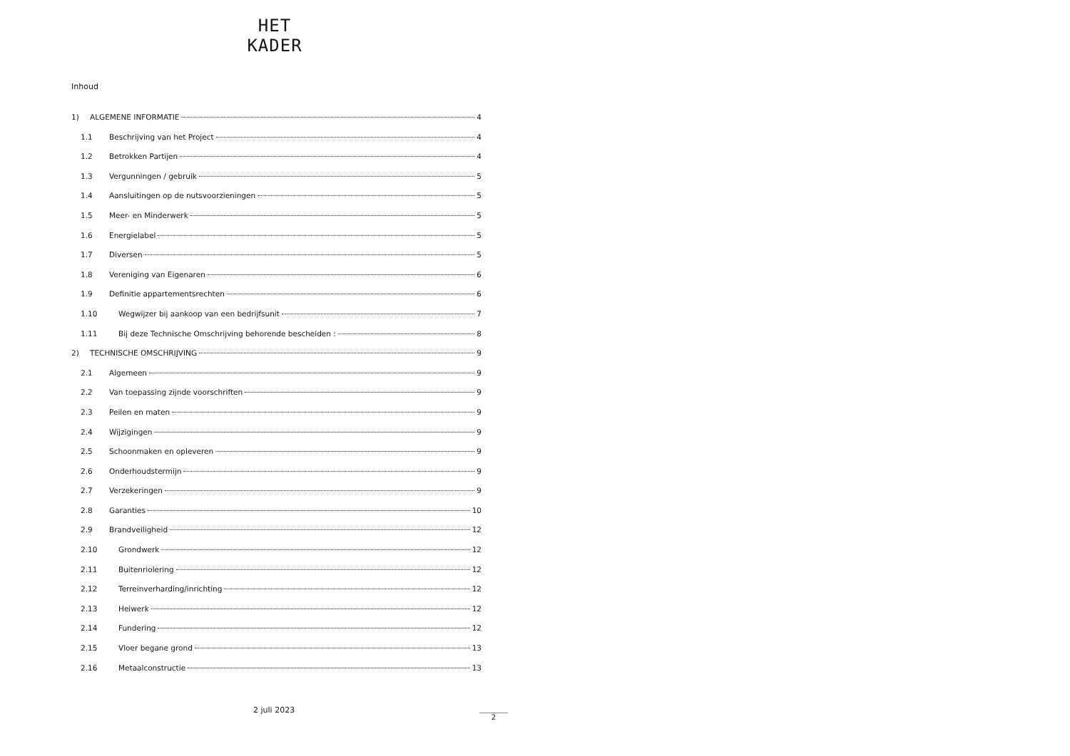HET KADER
Inhoud
1) ALGEMENE INFORMATIE 4
1.1 Beschrijving van het Project 4
1.2 Betrokken Partijen 4
1.3 Vergunningen / gebruik 5
1.4 Aansluitingen op de nutsvoorzieningen 5
1.5 Meer- en Minderwerk 5
1.6 Energielabel 5
1.7 Diversen 5
1.8 Vereniging van Eigenaren 6
1.9 Definitie appartementsrechten 6
1.10 Wegwijzer bij aankoop van een bedrijfsunit 7
1.11 Bij deze Technische Omschrijving behorende bescheiden : 8
2) TECHNISCHE OMSCHRIJVING 9
2.1 Algemeen 9
2.2 Van toepassing zijnde voorschriften 9
2.3 Peilen en maten 9
2.4 Wijzigingen 9
2.5 Schoonmaken en opleveren 9
2.6 Onderhoudstermijn 9
2.7 Verzekeringen 9
2.8 Garanties 10
2.9 Brandveiligheid 12
2.10 Grondwerk 12
2.11 Buitenriolering 12
2.12 Terreinverharding/inrichting 12
2.13 Heiwerk 12
2.14 Fundering 12
2.15 Vloer begane grond 13
2.16 Metaalconstructie 13
2 juli 2023
2